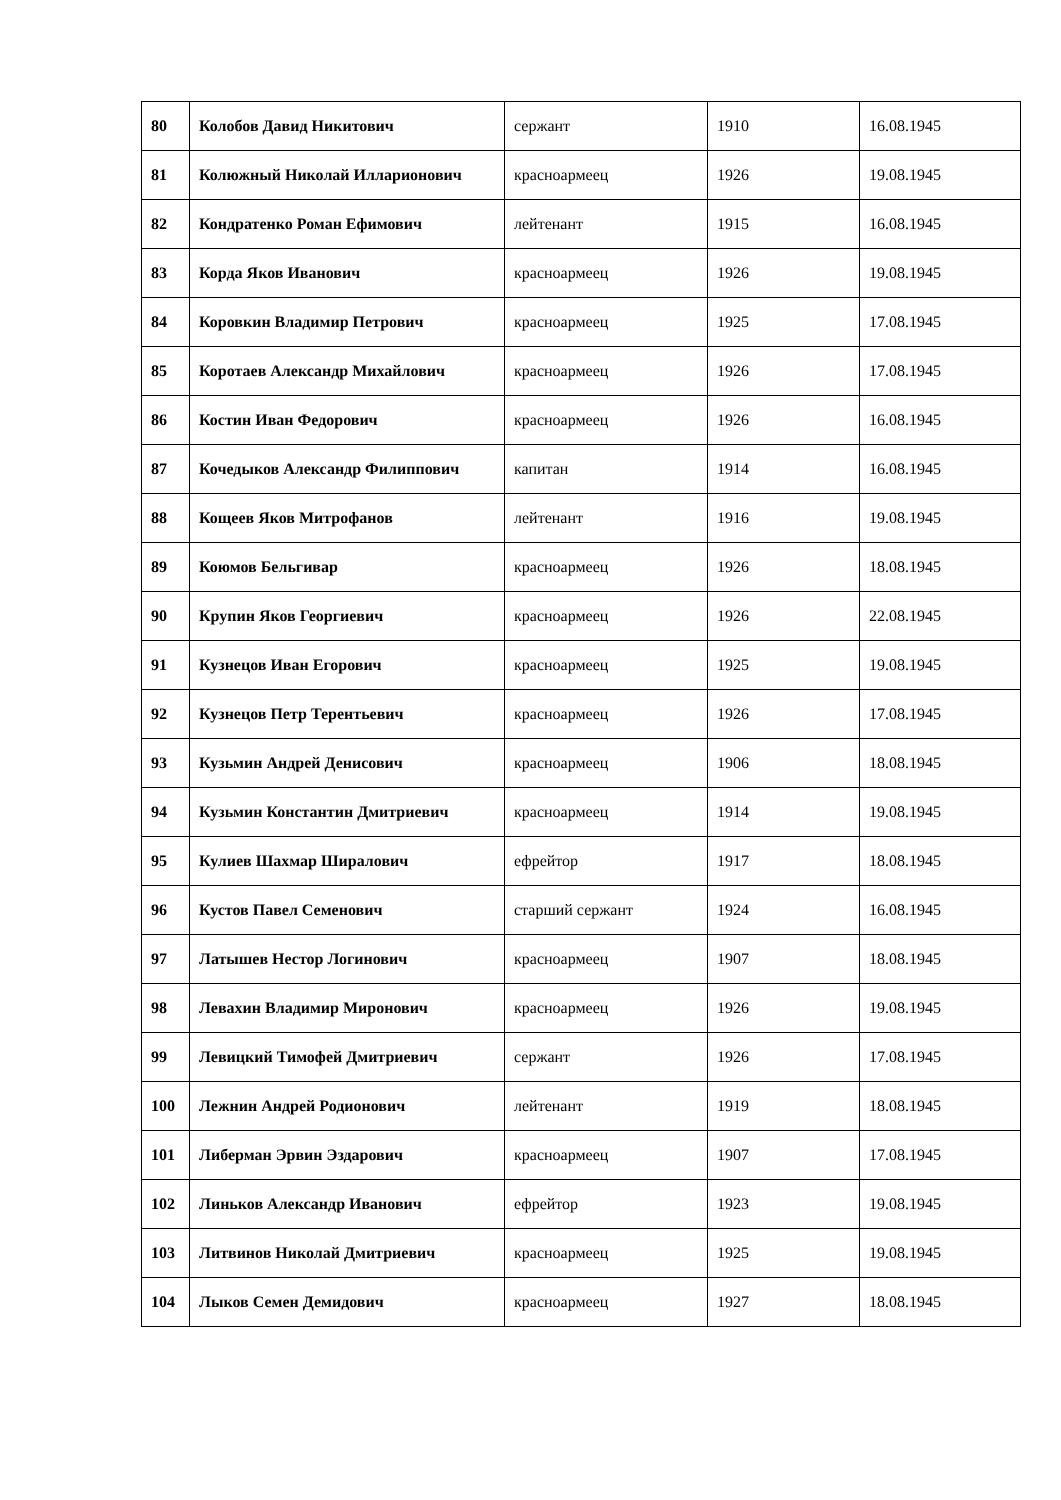| 80 | Колобов Давид Никитович | сержант | 1910 | 16.08.1945 |
| 81 | Колюжный Николай Илларионович | красноармеец | 1926 | 19.08.1945 |
| 82 | Кондратенко Роман Ефимович | лейтенант | 1915 | 16.08.1945 |
| 83 | Корда Яков Иванович | красноармеец | 1926 | 19.08.1945 |
| 84 | Коровкин Владимир Петрович | красноармеец | 1925 | 17.08.1945 |
| 85 | Коротаев Александр Михайлович | красноармеец | 1926 | 17.08.1945 |
| 86 | Костин Иван Федорович | красноармеец | 1926 | 16.08.1945 |
| 87 | Кочедыков Александр Филиппович | капитан | 1914 | 16.08.1945 |
| 88 | Кощеев Яков Митрофанов | лейтенант | 1916 | 19.08.1945 |
| 89 | Коюмов Бельгивар | красноармеец | 1926 | 18.08.1945 |
| 90 | Крупин Яков Георгиевич | красноармеец | 1926 | 22.08.1945 |
| 91 | Кузнецов Иван Егорович | красноармеец | 1925 | 19.08.1945 |
| 92 | Кузнецов Петр Терентьевич | красноармеец | 1926 | 17.08.1945 |
| 93 | Кузьмин Андрей Денисович | красноармеец | 1906 | 18.08.1945 |
| 94 | Кузьмин Константин Дмитриевич | красноармеец | 1914 | 19.08.1945 |
| 95 | Кулиев Шахмар Ширалович | ефрейтор | 1917 | 18.08.1945 |
| 96 | Кустов Павел Семенович | старший сержант | 1924 | 16.08.1945 |
| 97 | Латышев Нестор Логинович | красноармеец | 1907 | 18.08.1945 |
| 98 | Левахин Владимир Миронович | красноармеец | 1926 | 19.08.1945 |
| 99 | Левицкий Тимофей Дмитриевич | сержант | 1926 | 17.08.1945 |
| 100 | Лежнин Андрей Родионович | лейтенант | 1919 | 18.08.1945 |
| 101 | Либерман Эрвин Эздарович | красноармеец | 1907 | 17.08.1945 |
| 102 | Линьков Александр Иванович | ефрейтор | 1923 | 19.08.1945 |
| 103 | Литвинов Николай Дмитриевич | красноармеец | 1925 | 19.08.1945 |
| 104 | Лыков Семен Демидович | красноармеец | 1927 | 18.08.1945 |